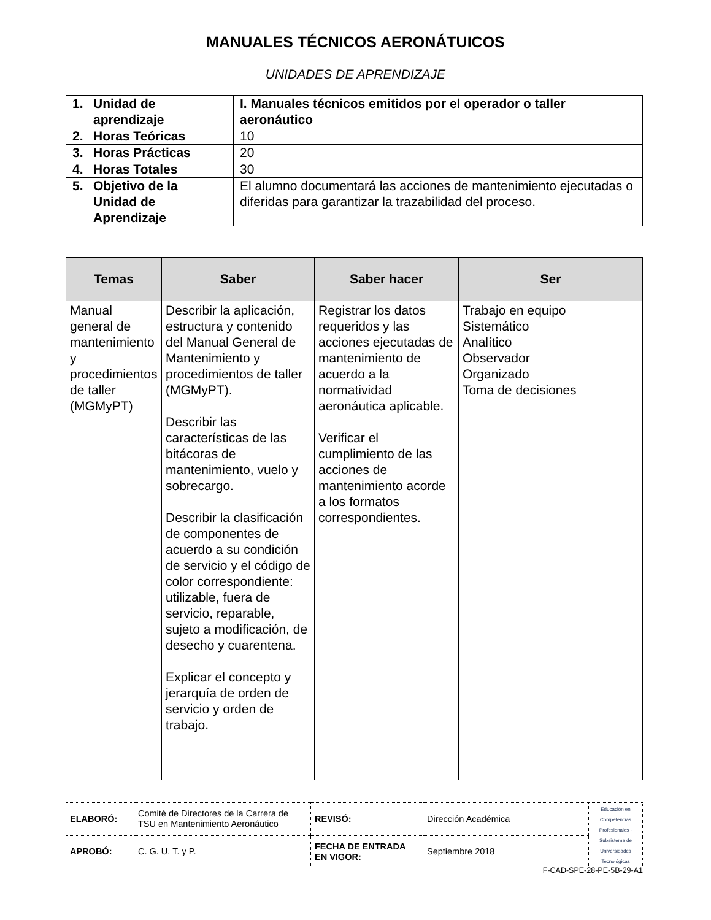MANUALES TÉCNICOS AERONÁTUICOS
UNIDADES DE APRENDIZAJE
| 1. Unidad de aprendizaje | I. Manuales técnicos emitidos por el operador o taller aeronáutico |
| 2. Horas Teóricas | 10 |
| 3. Horas Prácticas | 20 |
| 4. Horas Totales | 30 |
| 5. Objetivo de la Unidad de Aprendizaje | El alumno documentará las acciones de mantenimiento ejecutadas o diferidas para garantizar la trazabilidad del proceso. |
| Temas | Saber | Saber hacer | Ser |
| --- | --- | --- | --- |
| Manual general de mantenimiento y procedimientos de taller (MGMyPT) | Describir la aplicación, estructura y contenido del Manual General de Mantenimiento y procedimientos de taller (MGMyPT). Describir las características de las bitácoras de mantenimiento, vuelo y sobrecargo. Describir la clasificación de componentes de acuerdo a su condición de servicio y el código de color correspondiente: utilizable, fuera de servicio, reparable, sujeto a modificación, de desecho y cuarentena. Explicar el concepto y jerarquía de orden de servicio y orden de trabajo. | Registrar los datos requeridos y las acciones ejecutadas de mantenimiento de acuerdo a la normatividad aeronáutica aplicable. Verificar el cumplimiento de las acciones de mantenimiento acorde a los formatos correspondientes. | Trabajo en equipo Sistemático Analítico Observador Organizado Toma de decisiones |
| ELABORÓ: | Comité de Directores de la Carrera de TSU en Mantenimiento Aeronáutico | REVISÓ: | Dirección Académica | Educación en Competencias Profesionales · Subsistema de Universidades Tecnológicas |
| APROBÓ: | C. G. U. T. y P. | FECHA DE ENTRADA EN VIGOR: | Septiembre 2018 | |
F-CAD-SPE-28-PE-5B-29-A1